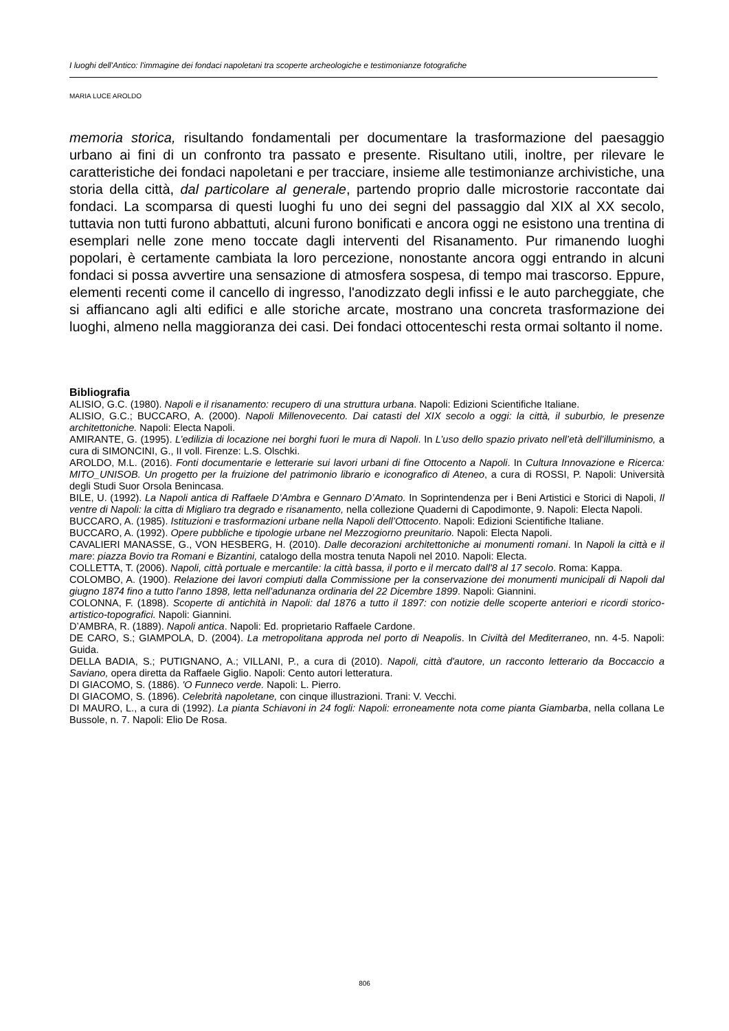I luoghi dell'Antico: l'immagine dei fondaci napoletani tra scoperte archeologiche e testimonianze fotografiche
MARIA LUCE AROLDO
memoria storica, risultando fondamentali per documentare la trasformazione del paesaggio urbano ai fini di un confronto tra passato e presente. Risultano utili, inoltre, per rilevare le caratteristiche dei fondaci napoletani e per tracciare, insieme alle testimonianze archivistiche, una storia della città, dal particolare al generale, partendo proprio dalle microstorie raccontate dai fondaci. La scomparsa di questi luoghi fu uno dei segni del passaggio dal XIX al XX secolo, tuttavia non tutti furono abbattuti, alcuni furono bonificati e ancora oggi ne esistono una trentina di esemplari nelle zone meno toccate dagli interventi del Risanamento. Pur rimanendo luoghi popolari, è certamente cambiata la loro percezione, nonostante ancora oggi entrando in alcuni fondaci si possa avvertire una sensazione di atmosfera sospesa, di tempo mai trascorso. Eppure, elementi recenti come il cancello di ingresso, l'anodizzato degli infissi e le auto parcheggiate, che si affiancano agli alti edifici e alle storiche arcate, mostrano una concreta trasformazione dei luoghi, almeno nella maggioranza dei casi. Dei fondaci ottocenteschi resta ormai soltanto il nome.
Bibliografia
ALISIO, G.C. (1980). Napoli e il risanamento: recupero di una struttura urbana. Napoli: Edizioni Scientifiche Italiane.
ALISIO, G.C.; BUCCARO, A. (2000). Napoli Millenovecento. Dai catasti del XIX secolo a oggi: la città, il suburbio, le presenze architettoniche. Napoli: Electa Napoli.
AMIRANTE, G. (1995). L’edilizia di locazione nei borghi fuori le mura di Napoli. In L’uso dello spazio privato nell’età dell’illuminismo, a cura di SIMONCINI, G., II voll. Firenze: L.S. Olschki.
AROLDO, M.L. (2016). Fonti documentarie e letterarie sui lavori urbani di fine Ottocento a Napoli. In Cultura Innovazione e Ricerca: MITO_UNISOB. Un progetto per la fruizione del patrimonio librario e iconografico di Ateneo, a cura di ROSSI, P. Napoli: Università degli Studi Suor Orsola Benincasa.
BILE, U. (1992). La Napoli antica di Raffaele D’Ambra e Gennaro D’Amato. In Soprintendenza per i Beni Artistici e Storici di Napoli, Il ventre di Napoli: la citta di Migliaro tra degrado e risanamento, nella collezione Quaderni di Capodimonte, 9. Napoli: Electa Napoli.
BUCCARO, A. (1985). Istituzioni e trasformazioni urbane nella Napoli dell’Ottocento. Napoli: Edizioni Scientifiche Italiane.
BUCCARO, A. (1992). Opere pubbliche e tipologie urbane nel Mezzogiorno preunitario. Napoli: Electa Napoli.
CAVALIERI MANASSE, G., VON HESBERG, H. (2010). Dalle decorazioni architettoniche ai monumenti romani. In Napoli la città e il mare: piazza Bovio tra Romani e Bizantini, catalogo della mostra tenuta Napoli nel 2010. Napoli: Electa.
COLLETTA, T. (2006). Napoli, città portuale e mercantile: la città bassa, il porto e il mercato dall'8 al 17 secolo. Roma: Kappa.
COLOMBO, A. (1900). Relazione dei lavori compiuti dalla Commissione per la conservazione dei monumenti municipali di Napoli dal giugno 1874 fino a tutto l'anno 1898, letta nell'adunanza ordinaria del 22 Dicembre 1899. Napoli: Giannini.
COLONNA, F. (1898). Scoperte di antichità in Napoli: dal 1876 a tutto il 1897: con notizie delle scoperte anteriori e ricordi storico-artistico-topografici. Napoli: Giannini.
D’AMBRA, R. (1889). Napoli antica. Napoli: Ed. proprietario Raffaele Cardone.
DE CARO, S.; GIAMPOLA, D. (2004). La metropolitana approda nel porto di Neapolis. In Civiltà del Mediterraneo, nn. 4-5. Napoli: Guida.
DELLA BADIA, S.; PUTIGNANO, A.; VILLANI, P., a cura di (2010). Napoli, città d'autore, un racconto letterario da Boccaccio a Saviano, opera diretta da Raffaele Giglio. Napoli: Cento autori letteratura.
DI GIACOMO, S. (1886). 'O Funneco verde. Napoli: L. Pierro.
DI GIACOMO, S. (1896). Celebrità napoletane, con cinque illustrazioni. Trani: V. Vecchi.
DI MAURO, L., a cura di (1992). La pianta Schiavoni in 24 fogli: Napoli: erroneamente nota come pianta Giambarba, nella collana Le Bussole, n. 7. Napoli: Elio De Rosa.
806